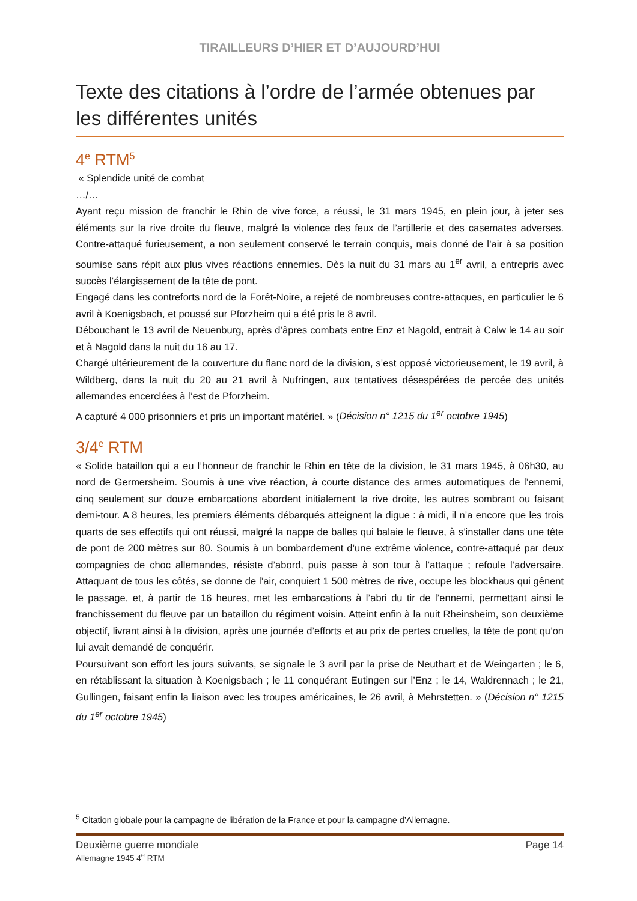TIRAILLEURS D’HIER ET D’AUJOURD’HUI
Texte des citations à l’ordre de l’armée obtenues par les différentes unités
4<sup>e</sup> RTM<sup>5</sup>
« Splendide unité de combat
…/…
Ayant reçu mission de franchir le Rhin de vive force, a réussi, le 31 mars 1945, en plein jour, à jeter ses éléments sur la rive droite du fleuve, malgré la violence des feux de l’artillerie et des casemates adverses. Contre-attaqué furieusement, a non seulement conservé le terrain conquis, mais donné de l’air à sa position soumise sans répit aux plus vives réactions ennemies. Dès la nuit du 31 mars au 1<sup>er</sup> avril, a entrepris avec succès l’élargissement de la tête de pont.
Engagé dans les contreforts nord de la Forêt-Noire, a rejeté de nombreuses contre-attaques, en particulier le 6 avril à Koenigsbach, et poussé sur Pforzheim qui a été pris le 8 avril.
Débouchant le 13 avril de Neuenburg, après d’âpres combats entre Enz et Nagold, entrait à Calw le 14 au soir et à Nagold dans la nuit du 16 au 17.
Chargé ultérieurement de la couverture du flanc nord de la division, s’est opposé victorieusement, le 19 avril, à Wildberg, dans la nuit du 20 au 21 avril à Nufringen, aux tentatives désespérées de percée des unités allemandes encerclées à l’est de Pforzheim.
A capturé 4 000 prisonniers et pris un important matériel. » (Décision n° 1215 du 1<sup>er</sup> octobre 1945)
3/4<sup>e</sup> RTM
« Solide bataillon qui a eu l’honneur de franchir le Rhin en tête de la division, le 31 mars 1945, à 06h30, au nord de Germersheim. Soumis à une vive réaction, à courte distance des armes automatiques de l’ennemi, cinq seulement sur douze embarcations abordent initialement la rive droite, les autres sombrant ou faisant demi-tour. A 8 heures, les premiers éléments débarqués atteignent la digue : à midi, il n’a encore que les trois quarts de ses effectifs qui ont réussi, malgré la nappe de balles qui balaie le fleuve, à s’installer dans une tête de pont de 200 mètres sur 80. Soumis à un bombardement d’une extrême violence, contre-attaqué par deux compagnies de choc allemandes, résiste d’abord, puis passe à son tour à l’attaque ; refoule l’adversaire. Attaquant de tous les côtés, se donne de l’air, conquiert 1 500 mètres de rive, occupe les blockhaus qui gênent le passage, et, à partir de 16 heures, met les embarcations à l’abri du tir de l’ennemi, permettant ainsi le franchissement du fleuve par un bataillon du régiment voisin. Atteint enfin à la nuit Rheinsheim, son deuxième objectif, livrant ainsi à la division, après une journée d’efforts et au prix de pertes cruelles, la tête de pont qu’on lui avait demandé de conquérir.
Poursuivant son effort les jours suivants, se signale le 3 avril par la prise de Neuthart et de Weingarten ; le 6, en rétablissant la situation à Koenigsbach ; le 11 conquérant Eutingen sur l’Enz ; le 14, Waldrennach ; le 21, Gullingen, faisant enfin la liaison avec les troupes américaines, le 26 avril, à Mehrstetten. » (Décision n° 1215 du 1<sup>er</sup> octobre 1945)
<sup>5</sup> Citation globale pour la campagne de libération de la France et pour la campagne d’Allemagne.
Deuxième guerre mondiale Page 14
Allemagne 1945 4<sup>e</sup> RTM